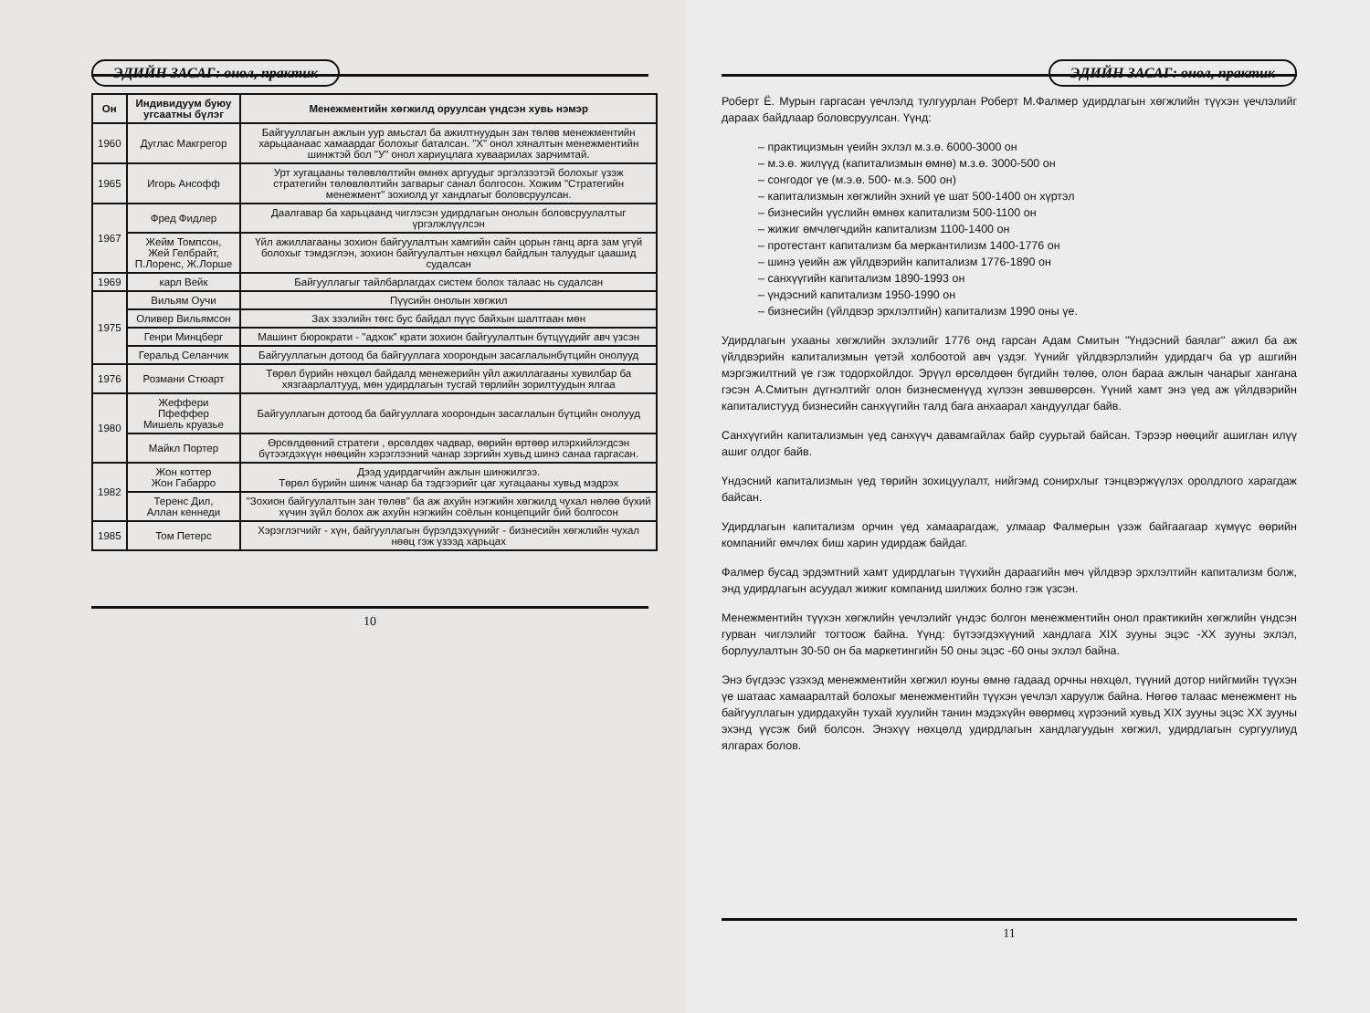ЭДИЙН ЗАСАГ: онол, практик
| Он | Индивидуум буюу угсаатны бүлэг | Менежментийн хөгжилд оруулсан үндсэн хувь нэмэр |
| --- | --- | --- |
| 1960 | Дуглас Макгрегор | Байгууллагын ажлын уур амьсгал ба ажилтнуудын зан төлөв менежментийн харьцаанаас хамаардаг болохыг баталсан. "X" онол хяналтын менежментийн шинжтэй бол "У" онол хариуцлага хуваарилах зарчимтай. |
| 1965 | Игорь Ансофф | Урт хугацааны төлөвлөлтийн өмнөх аргуудыг эргэлзээтэй болохыг үзэж стратегийн төлөвлөлтийн загварыг санал болгосон. Хожим "Стратегийн менежмент" зохиолд уг хандлагыг боловсруулсан. |
| 1967 | Фред Фидлер | Даалгавар ба харьцаанд чиглэсэн удирдлагын онолын боловсруулалтыг үргэлжлүүлсэн |
| | Жейм Томпсон, Жей Гелбрайт, П.Лоренс, Ж.Лорше | Үйл ажиллагааны зохион байгуулалтын хамгийн сайн цорын ганц арга зам үгүй болохыг тэмдэглэн, зохион байгуулалтын нөхцөл байдлын талуудыг цаашид судалсан |
| 1969 | карл Вейк | Байгууллагыг тайлбарлагдах систем болох талаас нь судалсан |
| 1975 | Вильям Оучи | Пүүсийн онолын хөгжил |
| | Оливер Вильямсон | Зах зээлийн төгс бус байдал пүүс байхын шалтгаан мөн |
| | Генри Минцберг | Машинт бюрократи - "адхок" крати зохион байгуулалтын бүтцүүдийг авч үзсэн |
| | Геральд Селанчик | Байгууллагын дотоод ба байгууллага хоорондын засаглалынбүтцийн онолууд |
| 1976 | Розмани Стюарт | Төрөл бүрийн нөхцөл байдалд менежерийн үйл ажиллагааны хувилбар ба хязгаарлалтууд, мөн удирдлагын тусгай төрлийн зорилтуудын ялгаа |
| 1980 | Жеффери Пфеффер Мишель круазье | Байгууллагын дотоод ба байгууллага хоорондын засаглалын бүтцийн онолууд |
| | Майкл Портер | Өрсөлдөөний стратеги , өрсөлдөх чадвар, өөрийн өртөөр илэрхийлэгдсэн бүтээгдэхүүн нөөцийн хэрэглээний чанар зэргийн хувьд шинэ санаа гаргасан. |
| 1982 | Жон коттер Жон Габарро | Дээд удирдагчийн ажлын шинжилгээ. Төрөл бүрийн шинж чанар ба тэдгээрийг цаг хугацааны хувьд мэдрэх |
| | Теренс Дил, Аллан кеннеди | "Зохион байгуулалтын зан төлөв" ба аж ахуйн нэгжийн хөгжилд чухал нөлөө бүхий хүчин зүйл болох аж ахуйн нэгжийн соёлын концепцийг бий болгосон |
| 1985 | Том Петерс | Хэрэглэгчийг - хүн, байгууллагын бүрэлдэхүүнийг - бизнесийн хөгжлийн чухал нөөц гэж үзээд харьцах |
10
ЭДИЙН ЗАСАГ: онол, практик
Роберт Ё. Мурын гаргасан үечлэлд тулгуурлан Роберт М.Фалмер удирдлагын хөгжлийн түүхэн үечлэлийг дараах байдлаар боловсруулсан. Үүнд:
– практицизмын үеийн эхлэл м.з.ө. 6000-3000 он
– м.э.ө. жилүүд (капитализмын өмнө) м.з.ө. 3000-500 он
– сонгодог үе (м.э.ө. 500- м.э. 500 он)
– капитализмын хөгжлийн эхний үе шат 500-1400 он хүртэл
– бизнесийн үүслийн өмнөх капитализм 500-1100 он
– жижиг өмчлөгчдийн капитализм 1100-1400 он
– протестант капитализм ба меркантилизм 1400-1776 он
– шинэ үеийн аж үйлдвэрийн капитализм 1776-1890 он
– санхүүгийн капитализм 1890-1993 он
– үндэсний капитализм 1950-1990 он
– бизнесийн (үйлдвэр эрхлэлтийн) капитализм 1990 оны үе.
Удирдлагын ухааны хөгжлийн эхлэлийг 1776 онд гарсан Адам Смитын "Үндэсний баялаг" ажил ба аж үйлдвэрийн капитализмын үетэй холбоотой авч үздэг. Үүнийг үйлдвэрлэлийн удирдагч ба үр ашгийн мэргэжилтний үе гэж тодорхойлдог. Эрүүл өрсөлдөөн бүгдийн төлөө, олон бараа ажлын чанарыг хангана гэсэн А.Смитын дүгнэлтийг олон бизнесменүүд хүлээн зөвшөөрсөн. Үүний хамт энэ үед аж үйлдвэрийн капиталистууд бизнесийн санхүүгийн талд бага анхаарал хандуулдаг байв.
Санхүүгийн капитализмын үед санхүүч давамгайлах байр суурьтай байсан. Тэрээр нөөцийг ашиглан илүү ашиг олдог байв.
Үндэсний капитализмын үед төрийн зохицуулалт, нийгэмд сонирхлыг тэнцвэржүүлэх оролдлого харагдаж байсан.
Удирдлагын капитализм орчин үед хамаарагдаж, улмаар Фалмерын үзэж байгаагаар хүмүүс өөрийн компанийг өмчлөх биш харин удирдаж байдаг.
Фалмер бусад эрдэмтний хамт удирдлагын түүхийн дараагийн мөч үйлдвэр эрхлэлтийн капитализм болж, энд удирдлагын асуудал жижиг компанид шилжих болно гэж үзсэн.
Менежментийн түүхэн хөгжлийн үечлэлийг үндэс болгон менежментийн онол практикийн хөгжлийн үндсэн гурван чиглэлийг тогтоож байна. Үүнд: бүтээгдэхүүний хандлага XIX зууны эцэс -XX зууны эхлэл, борлуулалтын 30-50 он ба маркетингийн 50 оны эцэс -60 оны эхлэл байна.
Энэ бүгдээс үзэхэд менежментийн хөгжил юуны өмнө гадаад орчны нөхцөл, түүний дотор нийгмийн түүхэн үе шатаас хамааралтай болохыг менежментийн түүхэн үечлэл харуулж байна. Нөгөө талаас менежмент нь байгууллагын удирдахуйн тухай хуулийн танин мэдэхүйн өвөрмөц хүрээний хувьд XIX зууны эцэс XX зууны эхэнд үүсэж бий болсон. Энэхүү нөхцөлд удирдлагын хандлагуудын хөгжил, удирдлагын сургуулиуд ялгарах болов.
11